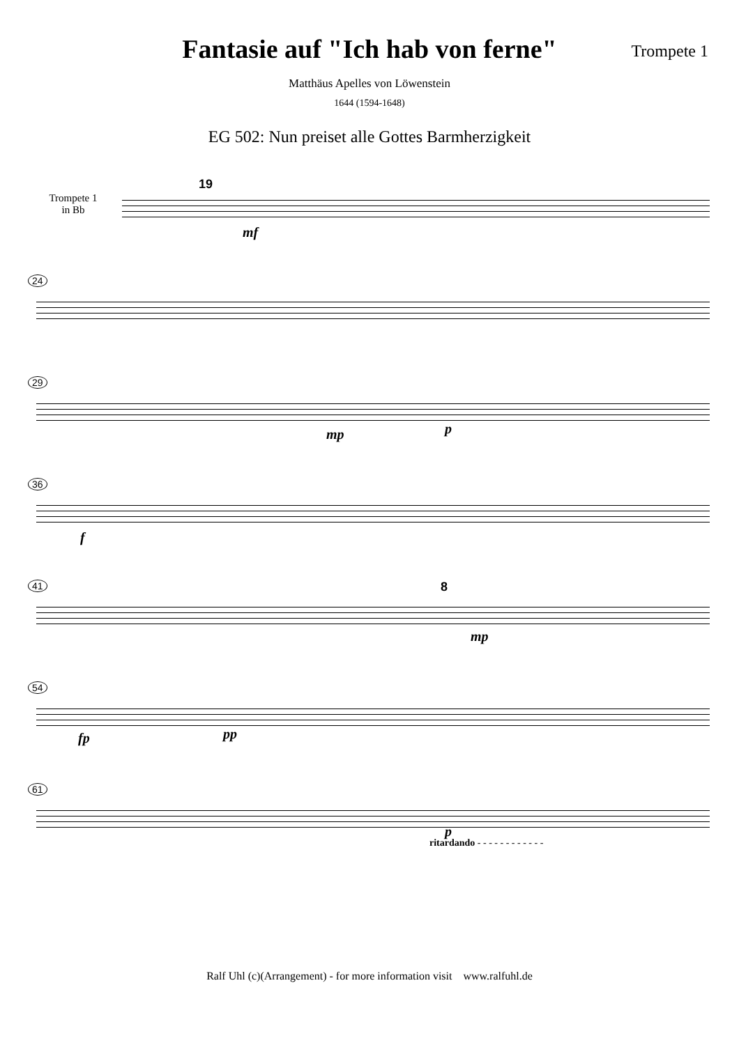Fantasie auf "Ich hab von ferne" Trompete 1
Matthäus Apelles von Löwenstein
1644 (1594-1648)
EG 502: Nun preiset alle Gottes Barmherzigkeit
Trompete 1
in Bb
19
mf
24
29
mp p
36
f
41 8
mp
54
fp pp
61
p
ritardando - - - - - - - - - - - -
Ralf Uhl (c)(Arrangement) - for more information visit www.ralfuhl.de